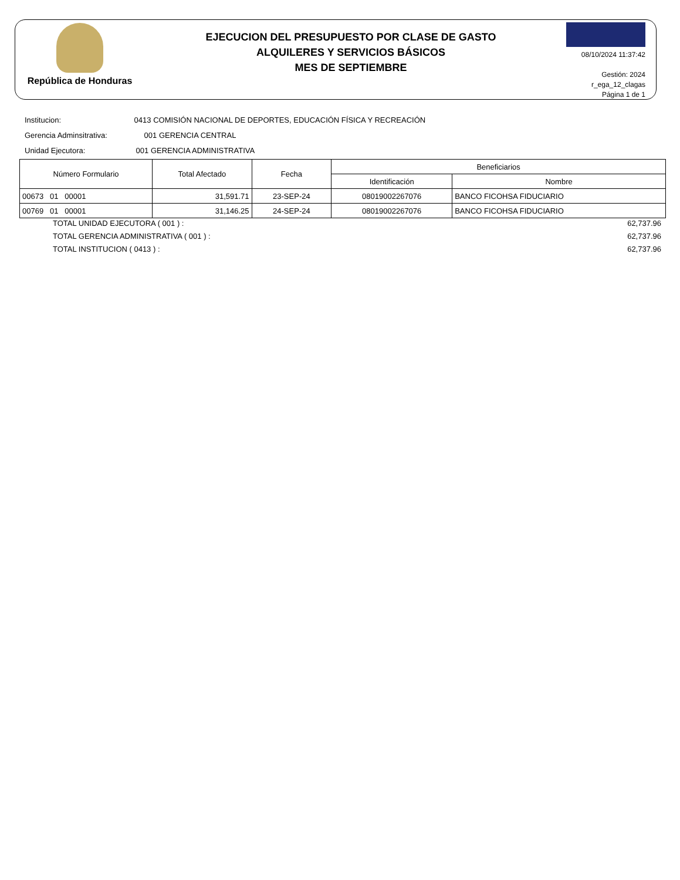República de Honduras
EJECUCION DEL PRESUPUESTO POR CLASE DE GASTO
ALQUILERES Y SERVICIOS BÁSICOS
MES DE SEPTIEMBRE
08/10/2024 11:37:42
Gestión: 2024
r_ega_12_clagas
Página 1 de 1
Institucion: 0413 COMISIÓN NACIONAL DE DEPORTES, EDUCACIÓN FÍSICA Y RECREACIÓN
Gerencia Adminsitrativa: 001 GERENCIA CENTRAL
Unidad Ejecutora: 001 GERENCIA ADMINISTRATIVA
| Número Formulario | Total Afectado | Fecha | Beneficiarios | |
| --- | --- | --- | --- | --- |
| | | | Identificación | Nombre |
| 00673 01 00001 | 31,591.71 | 23-SEP-24 | 08019002267076 | BANCO FICOHSA FIDUCIARIO |
| 00769 01 00001 | 31,146.25 | 24-SEP-24 | 08019002267076 | BANCO FICOHSA FIDUCIARIO |
TOTAL UNIDAD EJECUTORA ( 001 ) : 62,737.96
TOTAL GERENCIA ADMINISTRATIVA ( 001 ) : 62,737.96
TOTAL INSTITUCION ( 0413 ) : 62,737.96